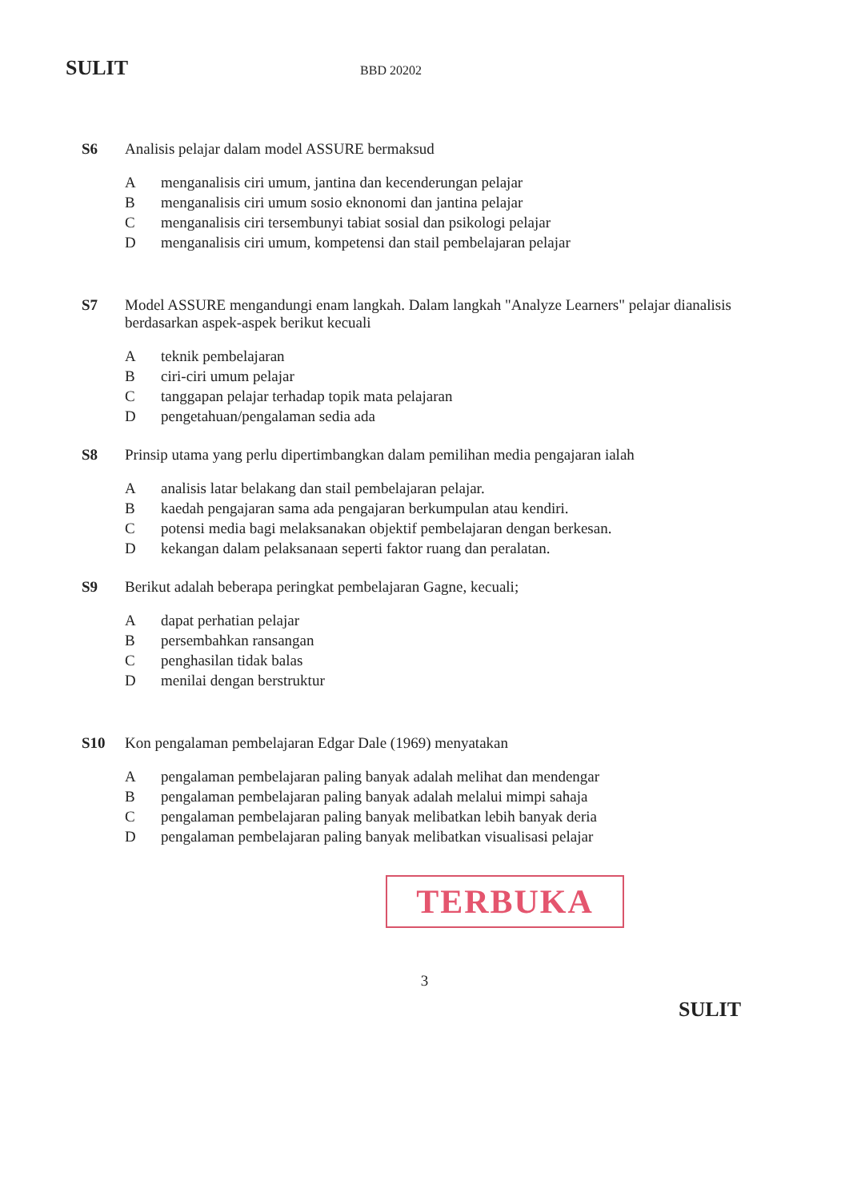SULIT BBD 20202
S6 Analisis pelajar dalam model ASSURE bermaksud
Amenganalisis ciri umum, jantina dan kecenderungan pelajar
Bmenganalisis ciri umum sosio eknonomi dan jantina pelajar
Cmenganalisis ciri tersembunyi tabiat sosial dan psikologi pelajar
Dmenganalisis ciri umum, kompetensi dan stail pembelajaran pelajar
S7 Model ASSURE mengandungi enam langkah. Dalam langkah "Analyze Learners" pelajar dianalisis berdasarkan aspek-aspek berikut kecuali
Ateknik pembelajaran
Bciri-ciri umum pelajar
Ctanggapan pelajar terhadap topik mata pelajaran
Dpengetahuan/pengalaman sedia ada
S8 Prinsip utama yang perlu dipertimbangkan dalam pemilihan media pengajaran ialah
Aanalisis latar belakang dan stail pembelajaran pelajar.
Bkaedah pengajaran sama ada pengajaran berkumpulan atau kendiri.
Cpotensi media bagi melaksanakan objektif pembelajaran dengan berkesan.
Dkekangan dalam pelaksanaan seperti faktor ruang dan peralatan.
S9 Berikut adalah beberapa peringkat pembelajaran Gagne, kecuali;
Adapat perhatian pelajar
Bpersembahkan ransangan
Cpenghasilan tidak balas
Dmenilai dengan berstruktur
S10 Kon pengalaman pembelajaran Edgar Dale (1969) menyatakan
Apengalaman pembelajaran paling banyak adalah melihat dan mendengar
Bpengalaman pembelajaran paling banyak adalah melalui mimpi sahaja
Cpengalaman pembelajaran paling banyak melibatkan lebih banyak deria
Dpengalaman pembelajaran paling banyak melibatkan visualisasi pelajar
TERBUKA
3
SULIT